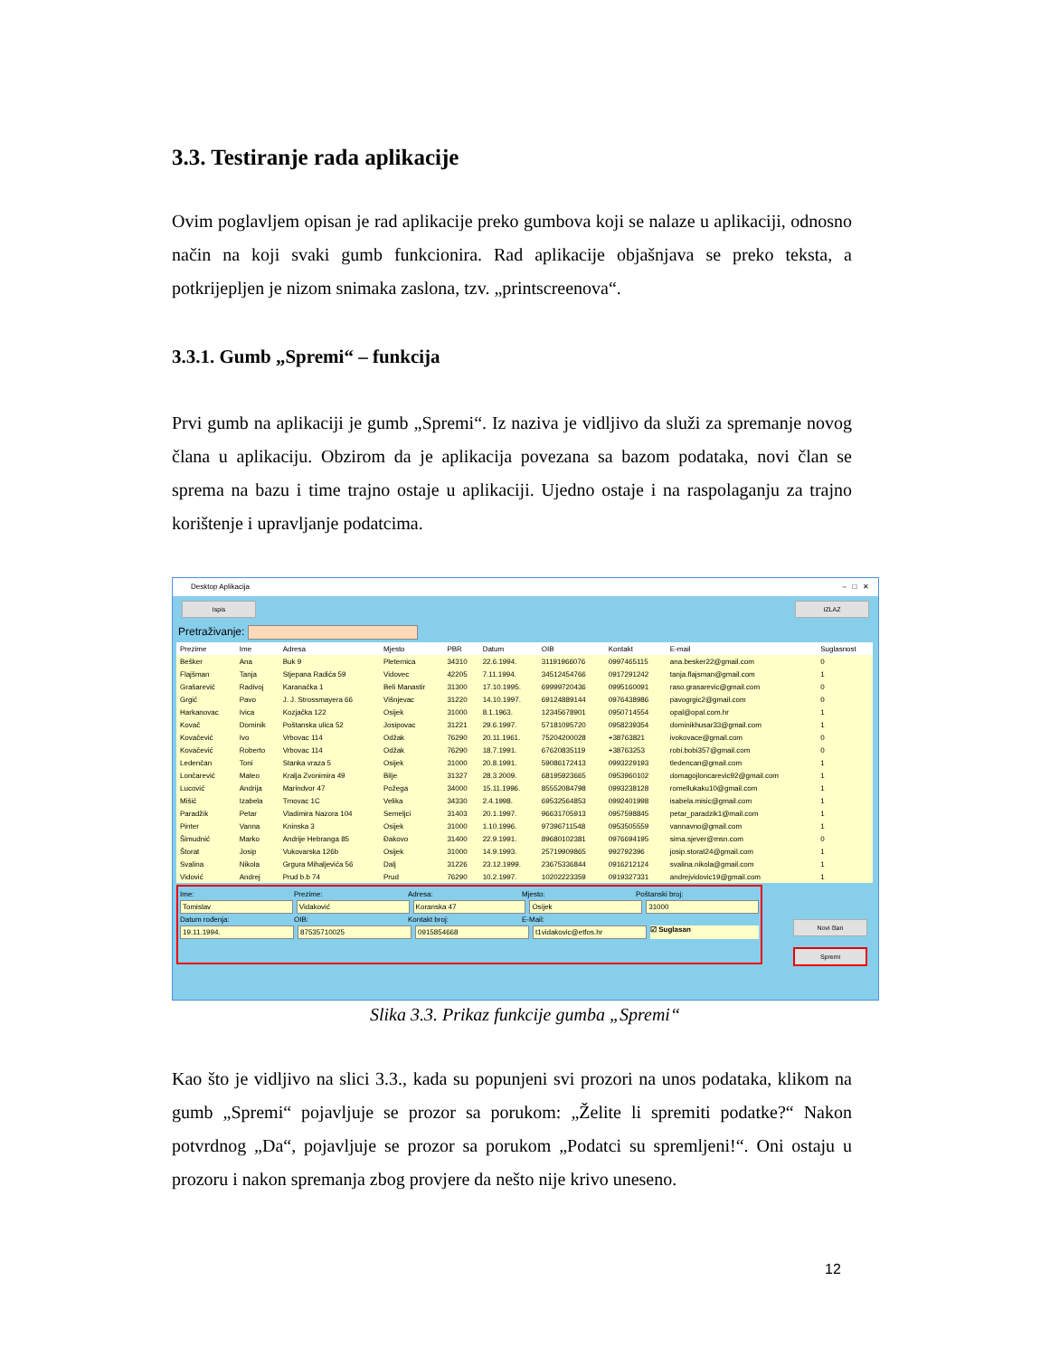3.3. Testiranje rada aplikacije
Ovim poglavljem opisan je rad aplikacije preko gumbova koji se nalaze u aplikaciji, odnosno način na koji svaki gumb funkcionira. Rad aplikacije objašnjava se preko teksta, a potkrijepljen je nizom snimaka zaslona, tzv. „printscreenova“.
3.3.1. Gumb „Spremi“ – funkcija
Prvi gumb na aplikaciji je gumb „Spremi“. Iz naziva je vidljivo da služi za spremanje novog člana u aplikaciju. Obzirom da je aplikacija povezana sa bazom podataka, novi član se sprema na bazu i time trajno ostaje u aplikaciji. Ujedno ostaje i na raspolaganju za trajno korištenje i upravljanje podatcima.
Desktop Aplikacija – □ ✕
Ispis IZLAZ
Pretraživanje:
| Prezime | Ime | Adresa | Mjesto | PBR | Datum | OIB | Kontakt | E-mail | Suglasnost |
| --- | --- | --- | --- | --- | --- | --- | --- | --- | --- |
| Bešker | Ana | Buk 9 | Pleternica | 34310 | 22.6.1994. | 31191966076 | 0997465115 | ana.besker22@gmail.com | 0 |
| Flajšman | Tanja | Stjepana Radića 59 | Vidovec | 42205 | 7.11.1994. | 34512454766 | 0917291242 | tanja.flajsman@gmail.com | 1 |
| Grašarević | Radivoj | Karanačka 1 | Beli Manastir | 31300 | 17.10.1995. | 69999720436 | 0995160091 | raso.grasarevic@gmail.com | 0 |
| Grgić | Pavo | J. J. Strossmayera 66 | Višnjevac | 31220 | 14.10.1997. | 69124889144 | 0976438986 | pavogrgic2@gmail.com | 0 |
| Harkanovac | Ivica | Kozjačka 122 | Osijek | 31000 | 8.1.1963. | 12345678901 | 0950714554 | opal@opal.com.hr | 1 |
| Kovač | Dominik | Poštanska ulica 52 | Josipovac | 31221 | 29.6.1997. | 57181095720 | 0958239354 | dominikhusar33@gmail.com | 1 |
| Kovačević | Ivo | Vrbovac 114 | Odžak | 76290 | 20.11.1961. | 75204200028 | +38763821 | ivokovace@gmail.com | 0 |
| Kovačević | Roberto | Vrbovac 114 | Odžak | 76290 | 18.7.1991. | 67620835119 | +38763253 | robi.bobi357@gmail.com | 0 |
| Ledenčan | Toni | Stanka vraza 5 | Osijek | 31000 | 20.8.1991. | 59086172413 | 0993229193 | tledencan@gmail.com | 1 |
| Lončarević | Mateo | Kralja Zvonimira 49 | Bilje | 31327 | 28.3.2009. | 68195923665 | 0953960102 | domagojloncarevic92@gmail.com | 1 |
| Lucović | Andrija | Marindvor 47 | Požega | 34000 | 15.11.1996. | 85552084798 | 0993238128 | romellukaku10@gmail.com | 1 |
| Mišić | Izabela | Trnovac 1C | Velika | 34330 | 2.4.1998. | 69532564853 | 0992401998 | isabela.misic@gmail.com | 1 |
| Paradžik | Petar | Vladimira Nazora 104 | Semeljci | 31403 | 20.1.1997. | 96631705913 | 0957598845 | petar_paradzik1@mail.com | 1 |
| Pinter | Vanna | Kninska 3 | Osijek | 31000 | 1.10.1996. | 97396711548 | 0953505559 | vannavno@gmail.com | 1 |
| Šimudnić | Marko | Andrije Hebranga 85 | Đakovo | 31400 | 22.9.1991. | 89680102381 | 0976694195 | sima.sjever@msn.com | 0 |
| Štorat | Josip | Vukovarska 126b | Osijek | 31000 | 14.9.1993. | 25719909865 | 992792396 | josip.storat24@gmail.com | 1 |
| Svalina | Nikola | Grgura Mihaljevića 56 | Dalj | 31226 | 23.12.1999. | 23675336844 | 0916212124 | svalina.nikola@gmail.com | 1 |
| Vidović | Andrej | Prud b.b 74 | Prud | 76290 | 10.2.1997. | 10202223359 | 0919327331 | andrejvidovic19@gmail.com | 1 |
Ime: Prezime: Adresa: Mjesto: Poštanski broj:
Tomislav Vidaković Koranska 47 Osijek 31000
Datum rođenja: OIB: Kontakt broj: E-Mail:
19.11.1994. 87535710025 0915854668 t1vidakovic@etfos.hr ☑ Suglasan
Novi član
Spremi
Slika 3.3. Prikaz funkcije gumba „Spremi“
Kao što je vidljivo na slici 3.3., kada su popunjeni svi prozori na unos podataka, klikom na gumb „Spremi“ pojavljuje se prozor sa porukom: „Želite li spremiti podatke?“ Nakon potvrdnog „Da“, pojavljuje se prozor sa porukom „Podatci su spremljeni!“. Oni ostaju u prozoru i nakon spremanja zbog provjere da nešto nije krivo uneseno.
12